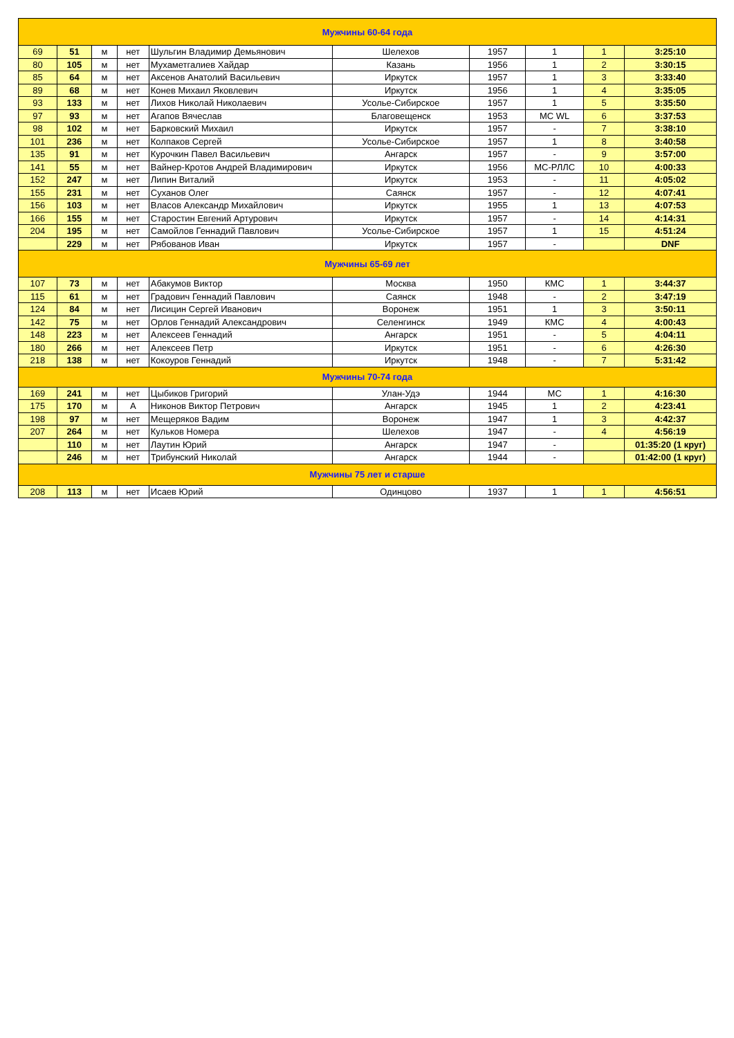| Мужчины 60-64 года | | | | | | | | | |
| 69 | 51 | м | нет | Шульгин Владимир Демьянович | Шелехов | 1957 | 1 | 1 | 3:25:10 |
| 80 | 105 | м | нет | Мухаметгалиев Хайдар | Казань | 1956 | 1 | 2 | 3:30:15 |
| 85 | 64 | м | нет | Аксенов Анатолий Васильевич | Иркутск | 1957 | 1 | 3 | 3:33:40 |
| 89 | 68 | м | нет | Конев Михаил Яковлевич | Иркутск | 1956 | 1 | 4 | 3:35:05 |
| 93 | 133 | м | нет | Лихов Николай Николаевич | Усолье-Сибирское | 1957 | 1 | 5 | 3:35:50 |
| 97 | 93 | м | нет | Агапов Вячеслав | Благовещенск | 1953 | МС WL | 6 | 3:37:53 |
| 98 | 102 | м | нет | Барковский Михаил | Иркутск | 1957 | - | 7 | 3:38:10 |
| 101 | 236 | м | нет | Колпаков Сергей | Усолье-Сибирское | 1957 | 1 | 8 | 3:40:58 |
| 135 | 91 | м | нет | Курочкин Павел Васильевич | Ангарск | 1957 | - | 9 | 3:57:00 |
| 141 | 55 | м | нет | Вайнер-Кротов Андрей Владимирович | Иркутск | 1956 | МС-РЛЛС | 10 | 4:00:33 |
| 152 | 247 | м | нет | Липин Виталий | Иркутск | 1953 | - | 11 | 4:05:02 |
| 155 | 231 | м | нет | Суханов Олег | Саянск | 1957 | - | 12 | 4:07:41 |
| 156 | 103 | м | нет | Власов Александр Михайлович | Иркутск | 1955 | 1 | 13 | 4:07:53 |
| 166 | 155 | м | нет | Старостин Евгений Артурович | Иркутск | 1957 | - | 14 | 4:14:31 |
| 204 | 195 | м | нет | Самойлов Геннадий Павлович | Усолье-Сибирское | 1957 | 1 | 15 | 4:51:24 |
| | 229 | м | нет | Рябованов Иван | Иркутск | 1957 | - | | DNF |
| Мужчины 65-69 лет | | | | | | | | | |
| 107 | 73 | м | нет | Абакумов Виктор | Москва | 1950 | КМС | 1 | 3:44:37 |
| 115 | 61 | м | нет | Градович Геннадий Павлович | Саянск | 1948 | - | 2 | 3:47:19 |
| 124 | 84 | м | нет | Лисицин Сергей Иванович | Воронеж | 1951 | 1 | 3 | 3:50:11 |
| 142 | 75 | м | нет | Орлов Геннадий Александрович | Селенгинск | 1949 | КМС | 4 | 4:00:43 |
| 148 | 223 | м | нет | Алексеев Геннадий | Ангарск | 1951 | - | 5 | 4:04:11 |
| 180 | 266 | м | нет | Алексеев Петр | Иркутск | 1951 | - | 6 | 4:26:30 |
| 218 | 138 | м | нет | Кокоуров Геннадий | Иркутск | 1948 | - | 7 | 5:31:42 |
| Мужчины 70-74 года | | | | | | | | | |
| 169 | 241 | м | нет | Цыбиков Григорий | Улан-Удэ | 1944 | МС | 1 | 4:16:30 |
| 175 | 170 | м | А | Никонов Виктор Петрович | Ангарск | 1945 | 1 | 2 | 4:23:41 |
| 198 | 97 | м | нет | Мещеряков Вадим | Воронеж | 1947 | 1 | 3 | 4:42:37 |
| 207 | 264 | м | нет | Кульков Номера | Шелехов | 1947 | - | 4 | 4:56:19 |
| | 110 | м | нет | Лаутин Юрий | Ангарск | 1947 | - | | 01:35:20 (1 круг) |
| | 246 | м | нет | Трибунский Николай | Ангарск | 1944 | - | | 01:42:00 (1 круг) |
| Мужчины 75 лет и старше | | | | | | | | | |
| 208 | 113 | м | нет | Исаев Юрий | Одинцово | 1937 | 1 | 1 | 4:56:51 |